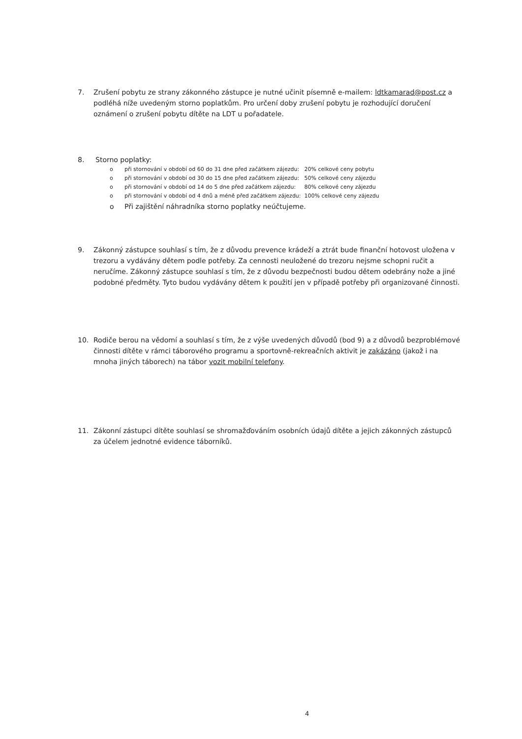7. Zrušení pobytu ze strany zákonného zástupce je nutné učinit písemně e-mailem: ldtkamarad@post.cz a podléhá níže uvedeným storno poplatkům. Pro určení doby zrušení pobytu je rozhodující doručení oznámení o zrušení pobytu dítěte na LDT u pořadatele.
8. Storno poplatky:
o při stornování v období od 60 do 31 dne před začátkem zájezdu: 20% celkové ceny pobytu
o při stornování v období od 30 do 15 dne před začátkem zájezdu: 50% celkové ceny zájezdu
o při stornování v období od 14 do 5 dne před začátkem zájezdu: 80% celkové ceny zájezdu
o při stornování v období od 4 dnů a méně před začátkem zájezdu: 100% celkové ceny zájezdu
o Při zajištění náhradníka storno poplatky neúčtujeme.
9. Zákonný zástupce souhlasí s tím, že z důvodu prevence krádeží a ztrát bude finanční hotovost uložena v trezoru a vydávány dětem podle potřeby. Za cennosti neuložené do trezoru nejsme schopni ručit a neručíme. Zákonný zástupce souhlasí s tím, že z důvodu bezpečnosti budou dětem odebrány nože a jiné podobné předměty. Tyto budou vydávány dětem k použití jen v případě potřeby při organizované činnosti.
10. Rodiče berou na vědomí a souhlasí s tím, že z výše uvedených důvodů (bod 9) a z důvodů bezproblémové činnosti dítěte v rámci táborového programu a sportovně-rekreačních aktivit je zakázáno (jakož i na mnoha jiných táborech) na tábor vozit mobilní telefony.
11. Zákonní zástupci dítěte souhlasí se shromažďováním osobních údajů dítěte a jejich zákonných zástupců za účelem jednotné evidence táborníků.
4